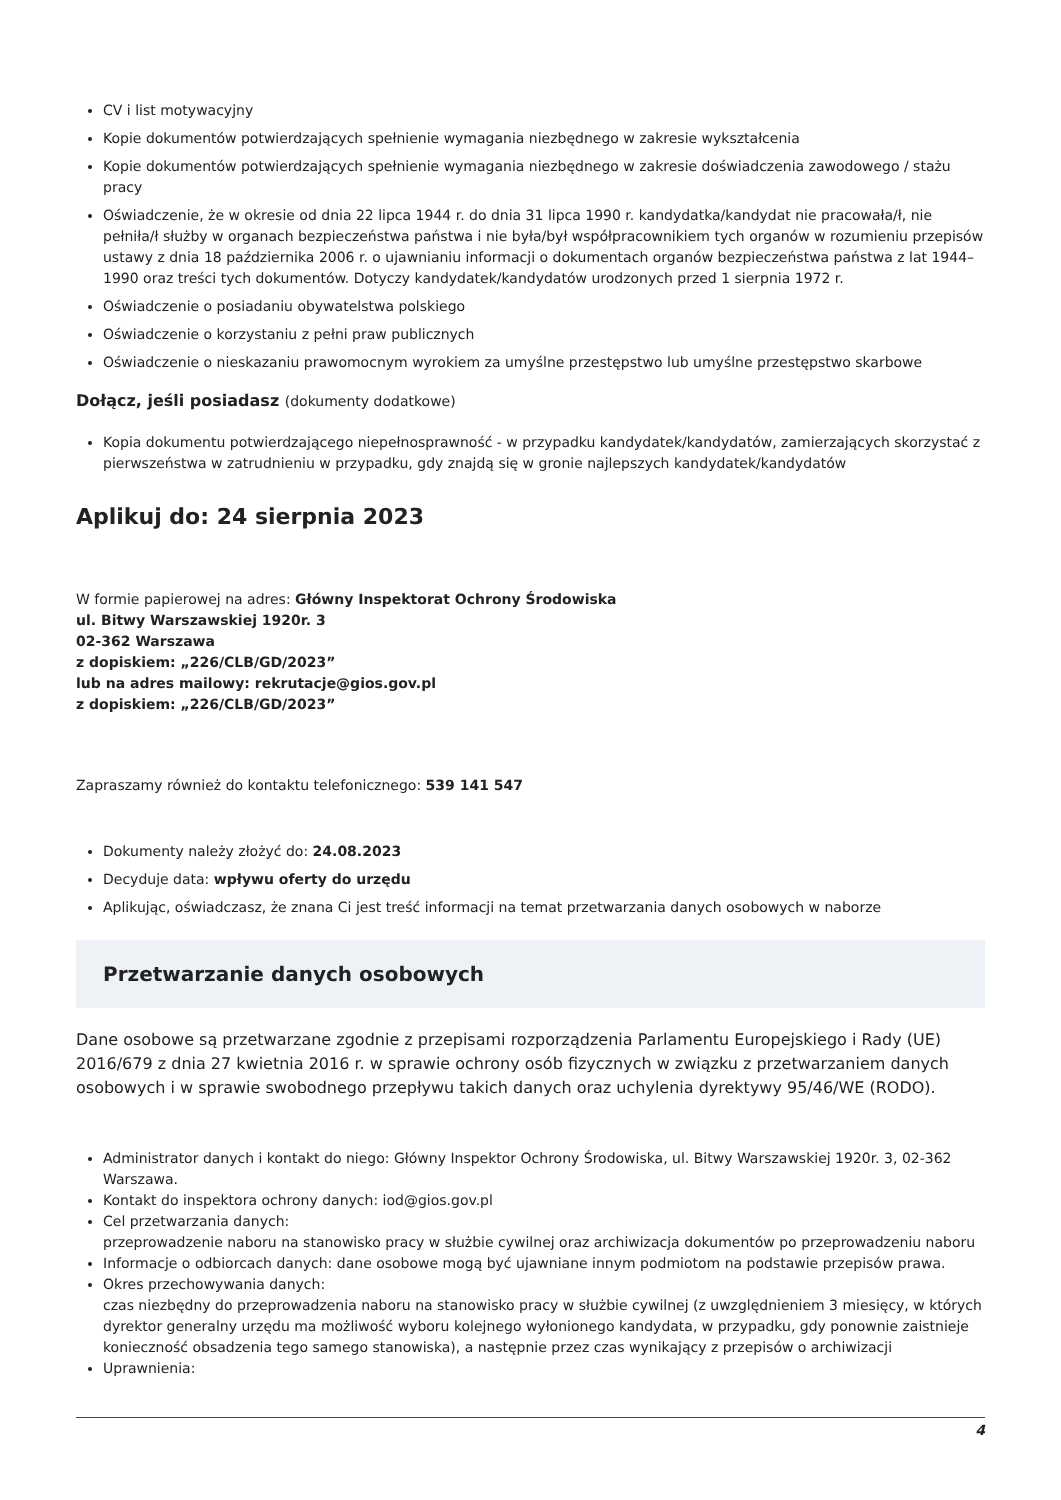CV i list motywacyjny
Kopie dokumentów potwierdzających spełnienie wymagania niezbędnego w zakresie wykształcenia
Kopie dokumentów potwierdzających spełnienie wymagania niezbędnego w zakresie doświadczenia zawodowego / stażu pracy
Oświadczenie, że w okresie od dnia 22 lipca 1944 r. do dnia 31 lipca 1990 r. kandydatka/kandydat nie pracowała/ł, nie pełniła/ł służby w organach bezpieczeństwa państwa i nie była/był współpracownikiem tych organów w rozumieniu przepisów ustawy z dnia 18 października 2006 r. o ujawnianiu informacji o dokumentach organów bezpieczeństwa państwa z lat 1944–1990 oraz treści tych dokumentów. Dotyczy kandydatek/kandydatów urodzonych przed 1 sierpnia 1972 r.
Oświadczenie o posiadaniu obywatelstwa polskiego
Oświadczenie o korzystaniu z pełni praw publicznych
Oświadczenie o nieskazaniu prawomocnym wyrokiem za umyślne przestępstwo lub umyślne przestępstwo skarbowe
Dołącz, jeśli posiadasz (dokumenty dodatkowe)
Kopia dokumentu potwierdzającego niepełnosprawność - w przypadku kandydatek/kandydatów, zamierzających skorzystać z pierwszeństwa w zatrudnieniu w przypadku, gdy znajdą się w gronie najlepszych kandydatek/kandydatów
Aplikuj do: 24 sierpnia 2023
W formie papierowej na adres: Główny Inspektorat Ochrony Środowiska
ul. Bitwy Warszawskiej 1920r. 3
02-362 Warszawa
z dopiskiem: „226/CLB/GD/2023”
lub na adres mailowy: rekrutacje@gios.gov.pl
z dopiskiem: „226/CLB/GD/2023”
Zapraszamy również do kontaktu telefonicznego: 539 141 547
Dokumenty należy złożyć do: 24.08.2023
Decyduje data: wpływu oferty do urzędu
Aplikując, oświadczasz, że znana Ci jest treść informacji na temat przetwarzania danych osobowych w naborze
Przetwarzanie danych osobowych
Dane osobowe są przetwarzane zgodnie z przepisami rozporządzenia Parlamentu Europejskiego i Rady (UE) 2016/679 z dnia 27 kwietnia 2016 r. w sprawie ochrony osób fizycznych w związku z przetwarzaniem danych osobowych i w sprawie swobodnego przepływu takich danych oraz uchylenia dyrektywy 95/46/WE (RODO).
Administrator danych i kontakt do niego: Główny Inspektor Ochrony Środowiska, ul. Bitwy Warszawskiej 1920r. 3, 02-362 Warszawa.
Kontakt do inspektora ochrony danych: iod@gios.gov.pl
Cel przetwarzania danych:
przeprowadzenie naboru na stanowisko pracy w służbie cywilnej oraz archiwizacja dokumentów po przeprowadzeniu naboru
Informacje o odbiorcach danych: dane osobowe mogą być ujawniane innym podmiotom na podstawie przepisów prawa.
Okres przechowywania danych:
czas niezbędny do przeprowadzenia naboru na stanowisko pracy w służbie cywilnej (z uwzględnieniem 3 miesięcy, w których dyrektor generalny urzędu ma możliwość wyboru kolejnego wyłonionego kandydata, w przypadku, gdy ponownie zaistnieje konieczność obsadzenia tego samego stanowiska), a następnie przez czas wynikający z przepisów o archiwizacji
Uprawnienia:
4